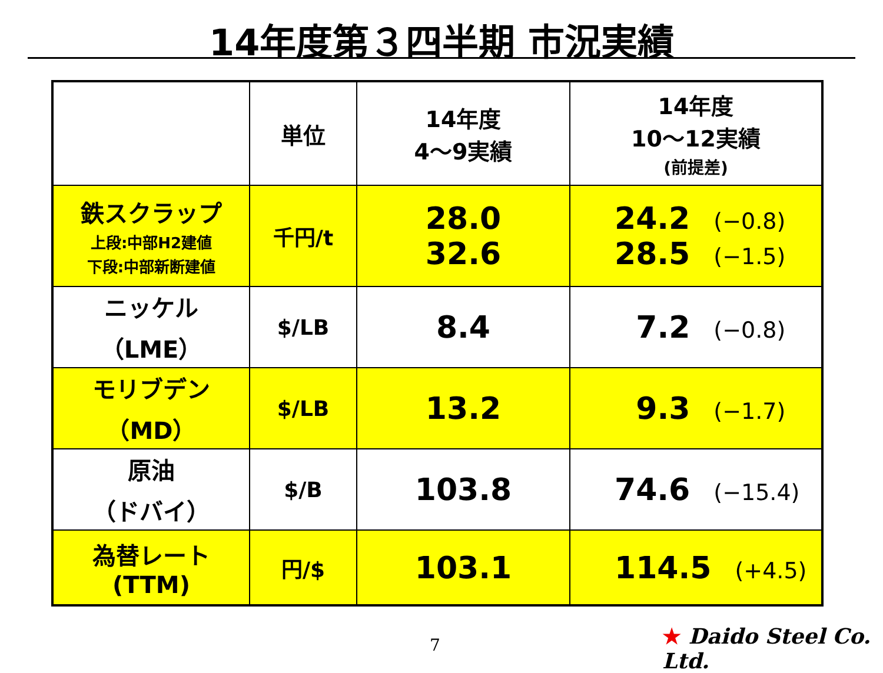14年度第３四半期 市況実績
| | 単位 | 14年度 4～9実績 | 14年度 10～12実績 (前提差) |
| --- | --- | --- | --- |
| 鉄スクラップ 上段:中部H2建値 下段:中部新断建値 | 千円/t | 28.0 32.6 | 24.2 (−0.8) 28.5 (−1.5) |
| ニッケル （LME） | $/LB | 8.4 | 7.2 (−0.8) |
| モリブデン （MD） | $/LB | 13.2 | 9.3 (−1.7) |
| 原油 （ドバイ） | $/B | 103.8 | 74.6 (−15.4) |
| 為替レート (TTM) | 円/$ | 103.1 | 114.5 (+4.5) |
7 ★ Daido Steel Co. Ltd.